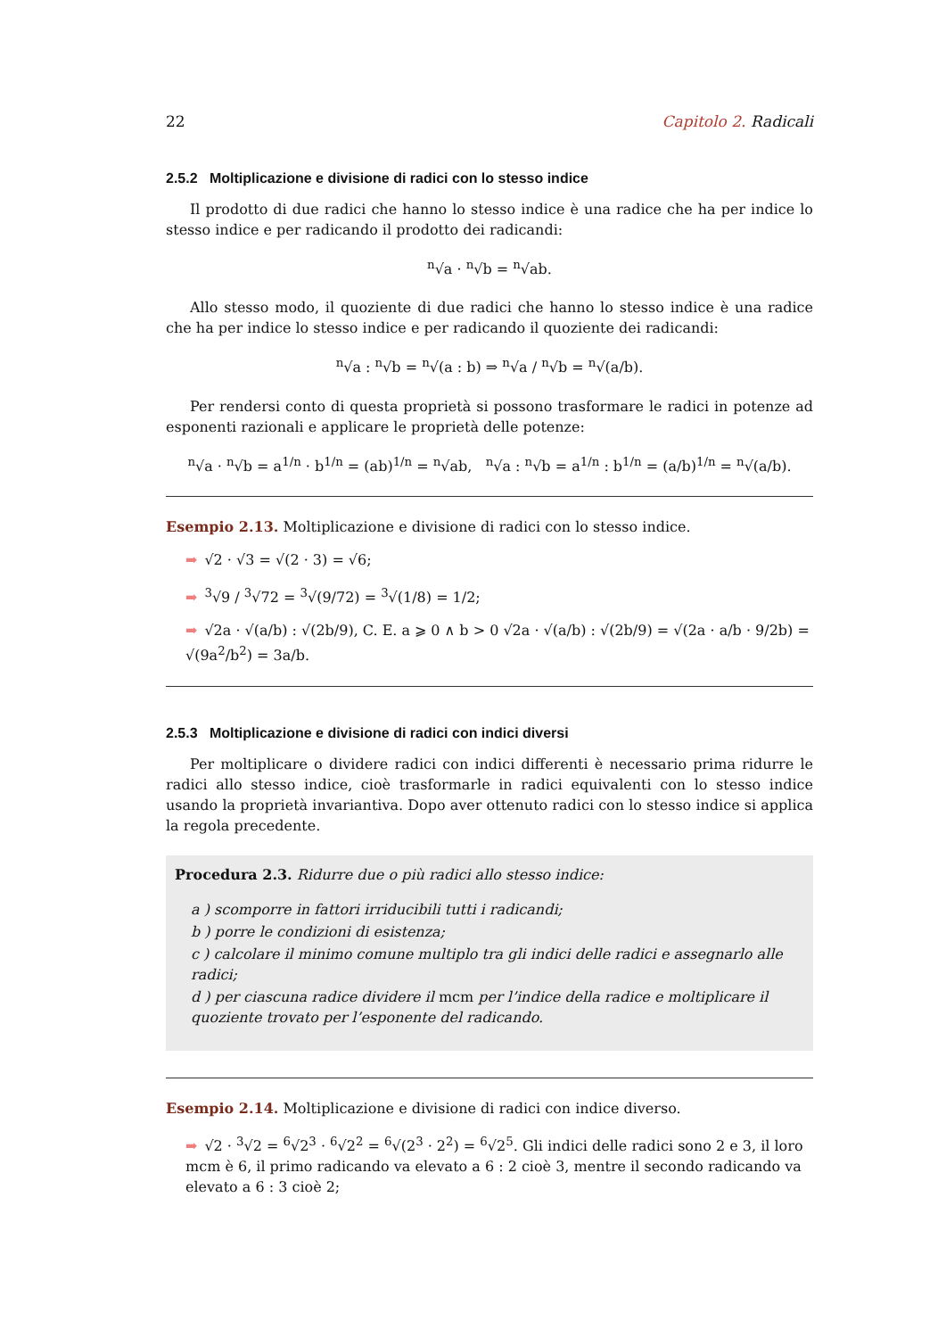22 Capitolo 2. Radicali
2.5.2 Moltiplicazione e divisione di radici con lo stesso indice
Il prodotto di due radici che hanno lo stesso indice è una radice che ha per indice lo stesso indice e per radicando il prodotto dei radicandi:
<sup>n</sup>√a · <sup>n</sup>√b = <sup>n</sup>√ab.
Allo stesso modo, il quoziente di due radici che hanno lo stesso indice è una radice che ha per indice lo stesso indice e per radicando il quoziente dei radicandi:
<sup>n</sup>√a : <sup>n</sup>√b = <sup>n</sup>√(a : b) ⇒ <sup>n</sup>√a / <sup>n</sup>√b = <sup>n</sup>√(a/b).
Per rendersi conto di questa proprietà si possono trasformare le radici in potenze ad esponenti razionali e applicare le proprietà delle potenze:
<sup>n</sup>√a · <sup>n</sup>√b = a<sup>1/n</sup> · b<sup>1/n</sup> = (ab)<sup>1/n</sup> = <sup>n</sup>√ab, <sup>n</sup>√a : <sup>n</sup>√b = a<sup>1/n</sup> : b<sup>1/n</sup> = (a/b)<sup>1/n</sup> = <sup>n</sup>√(a/b).
Esempio 2.13. Moltiplicazione e divisione di radici con lo stesso indice.
➡ √2 · √3 = √(2 · 3) = √6;
➡<sup>3</sup>√9 / <sup>3</sup>√72 = <sup>3</sup>√(9/72) = <sup>3</sup>√(1/8) = 1/2;
➡ √2a · √(a/b) : √(2b/9), C. E. a ⩾ 0 ∧ b > 0 √2a · √(a/b) : √(2b/9) = √(2a · a/b · 9/2b) = √(9a<sup>2</sup>/b<sup>2</sup>) = 3a/b.
2.5.3 Moltiplicazione e divisione di radici con indici diversi
Per moltiplicare o dividere radici con indici differenti è necessario prima ridurre le radici allo stesso indice, cioè trasformarle in radici equivalenti con lo stesso indice usando la proprietà invariantiva. Dopo aver ottenuto radici con lo stesso indice si applica la regola precedente.
Procedura 2.3. Ridurre due o più radici allo stesso indice:
a ) scomporre in fattori irriducibili tutti i radicandi;
b ) porre le condizioni di esistenza;
c ) calcolare il minimo comune multiplo tra gli indici delle radici e assegnarlo alle radici;
d ) per ciascuna radice dividere il mcm per l’indice della radice e moltiplicare il quoziente trovato per l’esponente del radicando.
Esempio 2.14. Moltiplicazione e divisione di radici con indice diverso.
➡ √2 · <sup>3</sup>√2 = <sup>6</sup>√2<sup>3</sup> · <sup>6</sup>√2<sup>2</sup> = <sup>6</sup>√(2<sup>3</sup> · 2<sup>2</sup>) = <sup>6</sup>√2<sup>5</sup>. Gli indici delle radici sono 2 e 3, il loro mcm è 6, il primo radicando va elevato a 6 : 2 cioè 3, mentre il secondo radicando va elevato a 6 : 3 cioè 2;